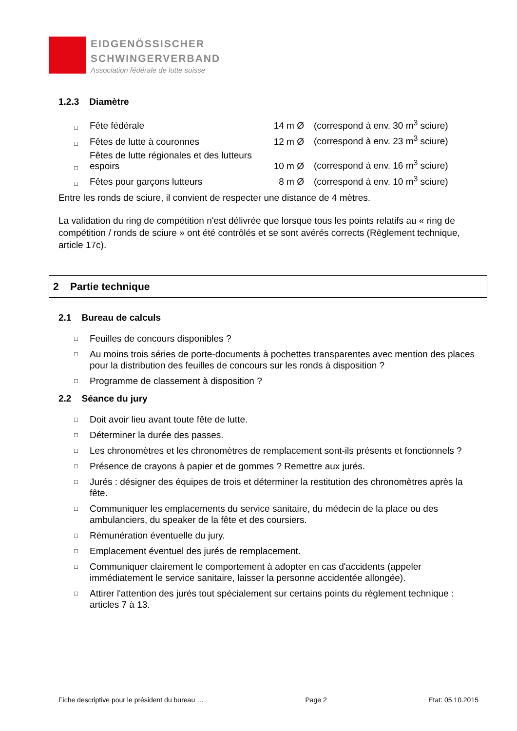EIDGENÖSSISCHER
SCHWINGERVERBAND
Association fédérale de lutte suisse
1.2.3 Diamètre
| □ | Fête fédérale | 14 m Ø | (correspond à env. 30 m<sup>3</sup> sciure) |
| □ | Fêtes de lutte à couronnes | 12 m Ø | (correspond à env. 23 m<sup>3</sup> sciure) |
| □ | Fêtes de lutte régionales et des lutteurs espoirs | 10 m Ø | (correspond à env. 16 m<sup>3</sup> sciure) |
| □ | Fêtes pour garçons lutteurs | 8 m Ø | (correspond à env. 10 m<sup>3</sup> sciure) |
Entre les ronds de sciure, il convient de respecter une distance de 4 mètres.
La validation du ring de compétition n'est délivrée que lorsque tous les points relatifs au « ring de compétition / ronds de sciure » ont été contrôlés et se sont avérés corrects (Règlement technique, article 17c).
2 Partie technique
2.1 Bureau de calculs
□ Feuilles de concours disponibles ?
□ Au moins trois séries de porte-documents à pochettes transparentes avec mention des places pour la distribution des feuilles de concours sur les ronds à disposition ?
□ Programme de classement à disposition ?
2.2 Séance du jury
□ Doit avoir lieu avant toute fête de lutte.
□ Déterminer la durée des passes.
□ Les chronomètres et les chronomètres de remplacement sont-ils présents et fonctionnels ?
□ Présence de crayons à papier et de gommes ? Remettre aux jurés.
□ Jurés : désigner des équipes de trois et déterminer la restitution des chronomètres après la fête.
□ Communiquer les emplacements du service sanitaire, du médecin de la place ou des ambulanciers, du speaker de la fête et des coursiers.
□ Rémunération éventuelle du jury.
□ Emplacement éventuel des jurés de remplacement.
□ Communiquer clairement le comportement à adopter en cas d'accidents (appeler immédiatement le service sanitaire, laisser la personne accidentée allongée).
□ Attirer l'attention des jurés tout spécialement sur certains points du règlement technique : articles 7 à 13.
Fiche descriptive pour le président du bureau … Page 2 Etat: 05.10.2015